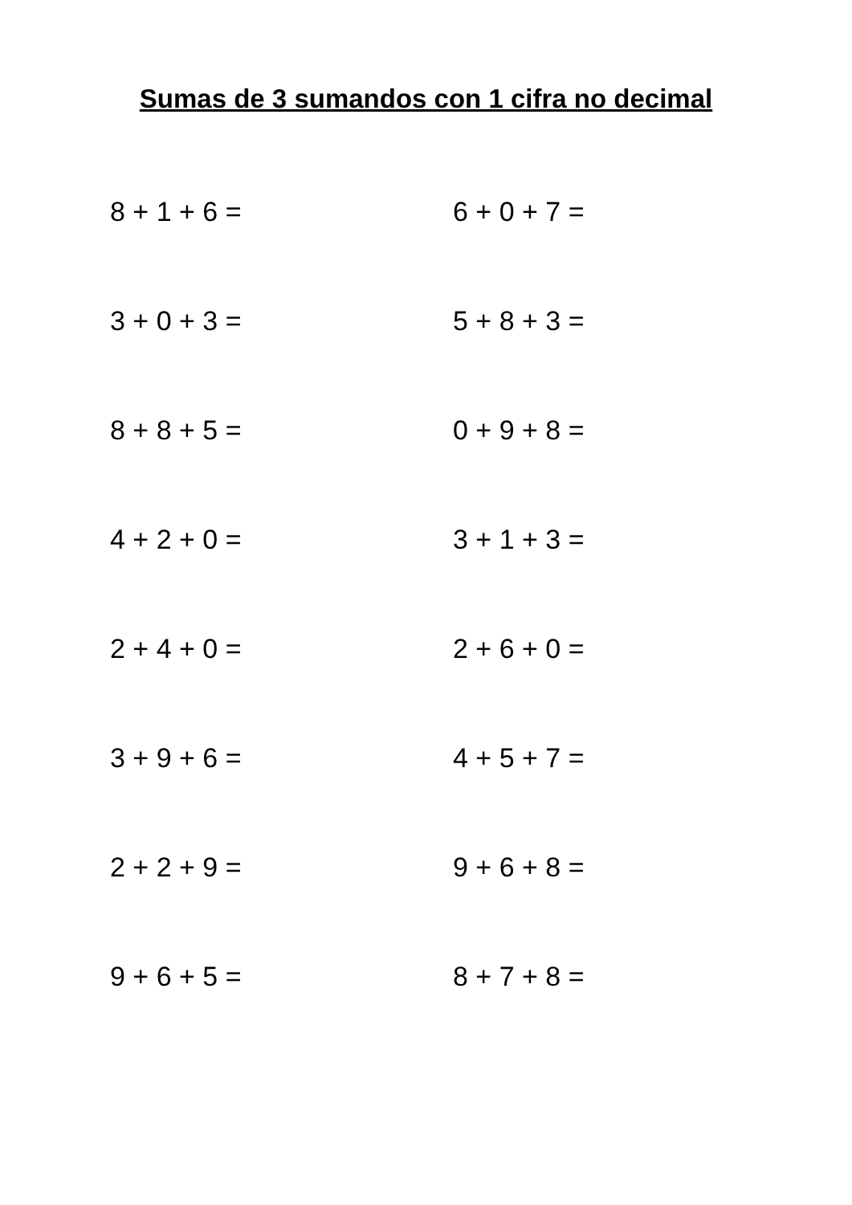Sumas de 3 sumandos con 1 cifra no decimal
8 + 1 + 6 =
6 + 0 + 7 =
3 + 0 + 3 =
5 + 8 + 3 =
8 + 8 + 5 =
0 + 9 + 8 =
4 + 2 + 0 =
3 + 1 + 3 =
2 + 4 + 0 =
2 + 6 + 0 =
3 + 9 + 6 =
4 + 5 + 7 =
2 + 2 + 9 =
9 + 6 + 8 =
9 + 6 + 5 =
8 + 7 + 8 =